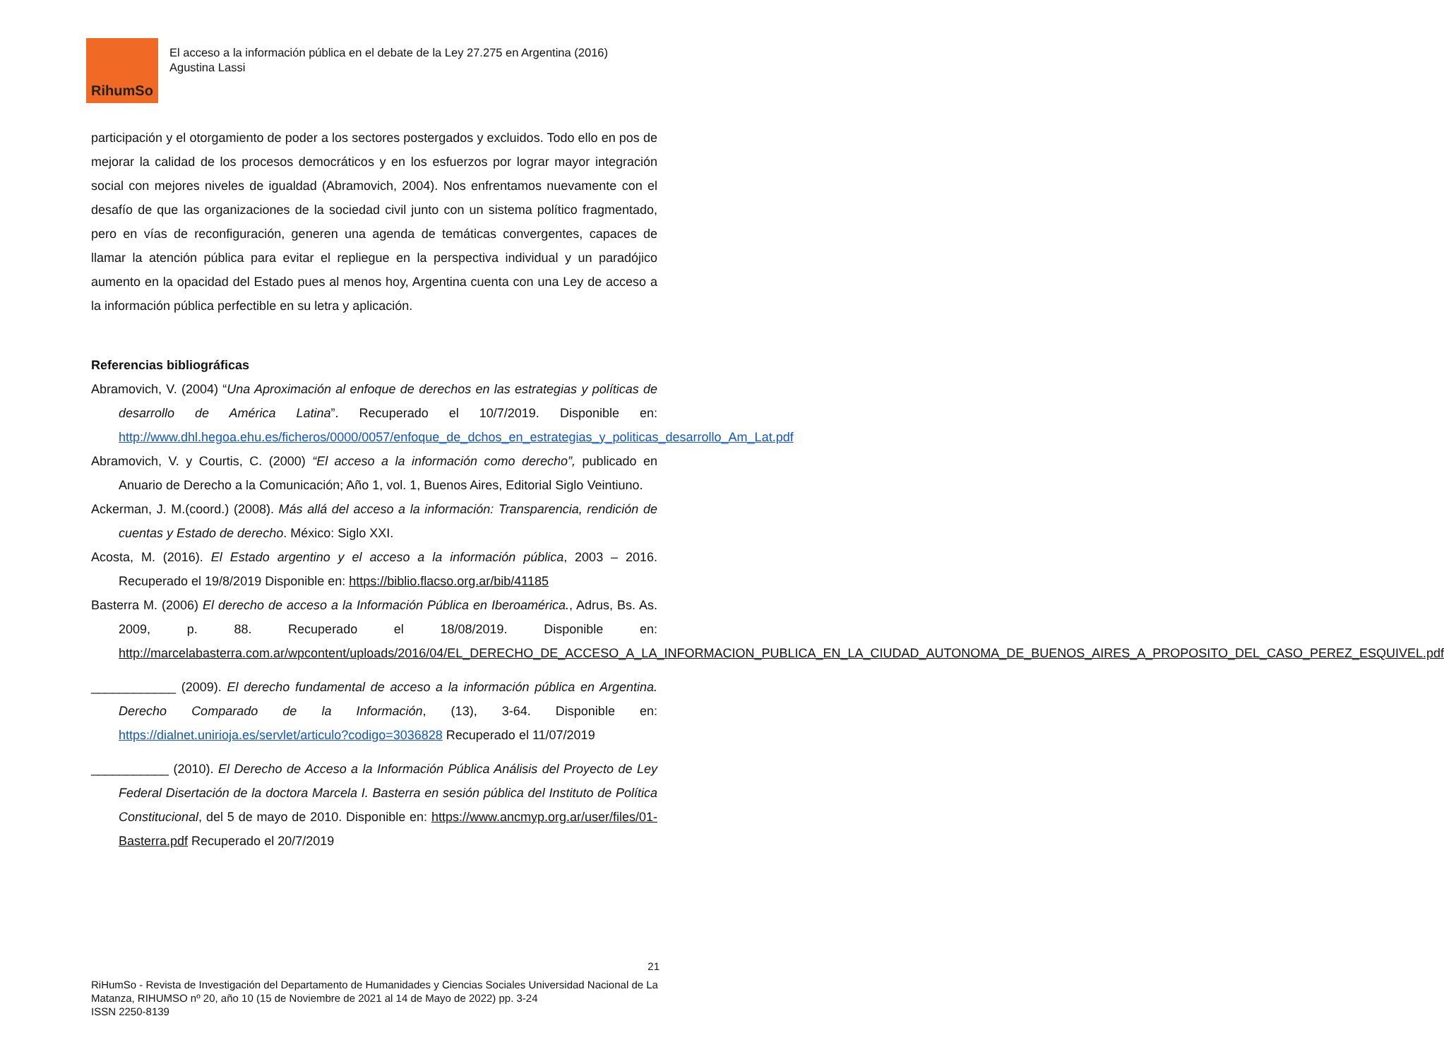RihumSo
El acceso a la información pública en el debate de la Ley 27.275 en Argentina (2016)
Agustina Lassi
participación y el otorgamiento de poder a los sectores postergados y excluidos. Todo ello en pos de mejorar la calidad de los procesos democráticos y en los esfuerzos por lograr mayor integración social con mejores niveles de igualdad (Abramovich, 2004). Nos enfrentamos nuevamente con el desafío de que las organizaciones de la sociedad civil junto con un sistema político fragmentado, pero en vías de reconfiguración, generen una agenda de temáticas convergentes, capaces de llamar la atención pública para evitar el repliegue en la perspectiva individual y un paradójico aumento en la opacidad del Estado pues al menos hoy, Argentina cuenta con una Ley de acceso a la información pública perfectible en su letra y aplicación.
Referencias bibliográficas
Abramovich, V. (2004) “Una Aproximación al enfoque de derechos en las estrategias y políticas de desarrollo de América Latina”. Recuperado el 10/7/2019. Disponible en: http://www.dhl.hegoa.ehu.es/ficheros/0000/0057/enfoque_de_dchos_en_estrategias_y_politicas_desarrollo_Am_Lat.pdf
Abramovich, V. y Courtis, C. (2000) “El acceso a la información como derecho”, publicado en Anuario de Derecho a la Comunicación; Año 1, vol. 1, Buenos Aires, Editorial Siglo Veintiuno.
Ackerman, J. M.(coord.) (2008). Más allá del acceso a la información: Transparencia, rendición de cuentas y Estado de derecho. México: Siglo XXI.
Acosta, M. (2016). El Estado argentino y el acceso a la información pública, 2003 – 2016. Recuperado el 19/8/2019 Disponible en: https://biblio.flacso.org.ar/bib/41185
Basterra M. (2006) El derecho de acceso a la Información Pública en Iberoamérica., Adrus, Bs. As. 2009, p. 88. Recuperado el 18/08/2019. Disponible en: http://marcelabasterra.com.ar/wpcontent/uploads/2016/04/EL_DERECHO_DE_ACCESO_A_LA_INFORMACION_PUBLICA_EN_LA_CIUDAD_AUTONOMA_DE_BUENOS_AIRES_A_PROPOSITO_DEL_CASO_PEREZ_ESQUIVEL.pdf
____________ (2009). El derecho fundamental de acceso a la información pública en Argentina. Derecho Comparado de la Información, (13), 3-64. Disponible en: https://dialnet.unirioja.es/servlet/articulo?codigo=3036828 Recuperado el 11/07/2019
___________ (2010). El Derecho de Acceso a la Información Pública Análisis del Proyecto de Ley Federal Disertación de la doctora Marcela I. Basterra en sesión pública del Instituto de Política Constitucional, del 5 de mayo de 2010. Disponible en: https://www.ancmyp.org.ar/user/files/01-Basterra.pdf Recuperado el 20/7/2019
21
RiHumSo - Revista de Investigación del Departamento de Humanidades y Ciencias Sociales Universidad Nacional de La Matanza, RIHUMSO nº 20, año 10 (15 de Noviembre de 2021 al 14 de Mayo de 2022) pp. 3-24
ISSN 2250-8139